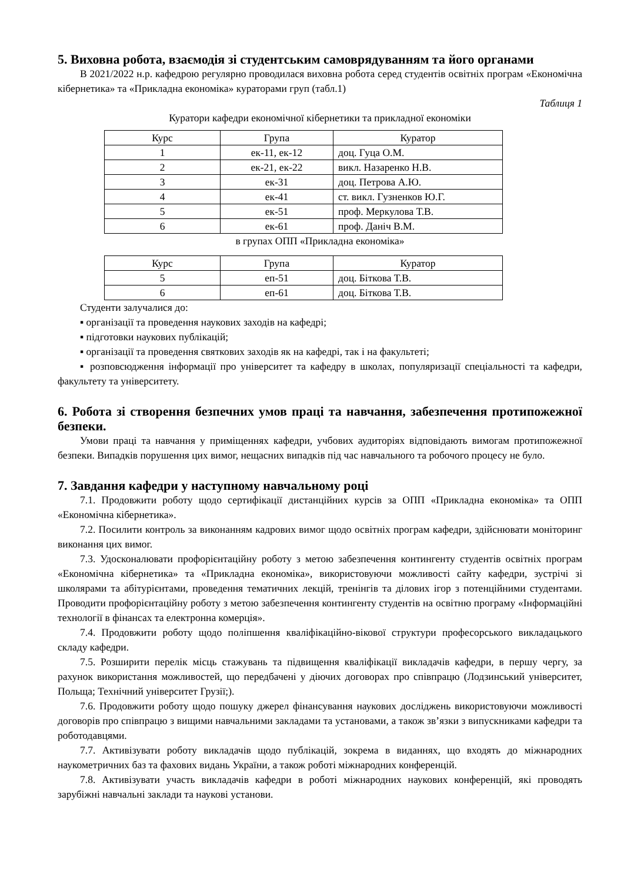5. Виховна робота, взаємодія зі студентським самоврядуванням та його органами
В 2021/2022 н.р. кафедрою регулярно проводилася виховна робота серед студентів освітніх програм «Економічна кібернетика» та «Прикладна економіка» кураторами груп (табл.1)
Таблиця 1
Куратори кафедри економічної кібернетики та прикладної економіки
| Курс | Група | Куратор |
| --- | --- | --- |
| 1 | ек-11, ек-12 | доц. Гуца О.М. |
| 2 | ек-21, ек-22 | викл. Назаренко Н.В. |
| 3 | ек-31 | доц. Петрова А.Ю. |
| 4 | ек-41 | ст. викл. Гузненков Ю.Г. |
| 5 | ек-51 | проф. Меркулова Т.В. |
| 6 | ек-61 | проф. Даніч В.М. |
в групах ОПП «Прикладна економіка»
| Курс | Група | Куратор |
| --- | --- | --- |
| 5 | еп-51 | доц. Біткова Т.В. |
| 6 | еп-61 | доц. Біткова Т.В. |
Студенти залучалися до:
▪ організації та проведення наукових заходів на кафедрі;
▪ підготовки наукових публікацій;
▪ організації та проведення святкових заходів як на кафедрі, так і на факультеті;
▪ розповсюдження інформації про університет та кафедру в школах, популяризації спеціальності та кафедри, факультету та університету.
6. Робота зі створення безпечних умов праці та навчання, забезпечення протипожежної безпеки.
Умови праці та навчання у приміщеннях кафедри, учбових аудиторіях відповідають вимогам протипожежної безпеки. Випадків порушення цих вимог, нещасних випадків під час навчального та робочого процесу не було.
7. Завдання кафедри у наступному навчальному році
7.1. Продовжити роботу щодо сертифікації дистанційних курсів за ОПП «Прикладна економіка» та ОПП «Економічна кібернетика».
7.2. Посилити контроль за виконанням кадрових вимог щодо освітніх програм кафедри, здійснювати моніторинг виконання цих вимог.
7.3. Удосконалювати профорієнтаційну роботу з метою забезпечення контингенту студентів освітніх програм «Економічна кібернетика» та «Прикладна економіка», використовуючи можливості сайту кафедри, зустрічі зі школярами та абітурієнтами, проведення тематичних лекцій, тренінгів та ділових ігор з потенційними студентами. Проводити профорієнтаційну роботу з метою забезпечення контингенту студентів на освітню програму «Інформаційні технології в фінансах та електронна комерція».
7.4. Продовжити роботу щодо поліпшення кваліфікаційно-вікової структури професорського викладацького складу кафедри.
7.5. Розширити перелік місць стажувань та підвищення кваліфікації викладачів кафедри, в першу чергу, за рахунок використання можливостей, що передбачені у діючих договорах про співпрацю (Лодзинський університет, Польща; Технічний університет Грузії;).
7.6. Продовжити роботу щодо пошуку джерел фінансування наукових досліджень використовуючи можливості договорів про співпрацю з вищими навчальними закладами та установами, а також зв’язки з випускниками кафедри та роботодавцями.
7.7. Активізувати роботу викладачів щодо публікацій, зокрема в виданнях, що входять до міжнародних наукометричних баз та фахових видань України, а також роботі міжнародних конференцій.
7.8. Активізувати участь викладачів кафедри в роботі міжнародних наукових конференцій, які проводять зарубіжні навчальні заклади та наукові установи.